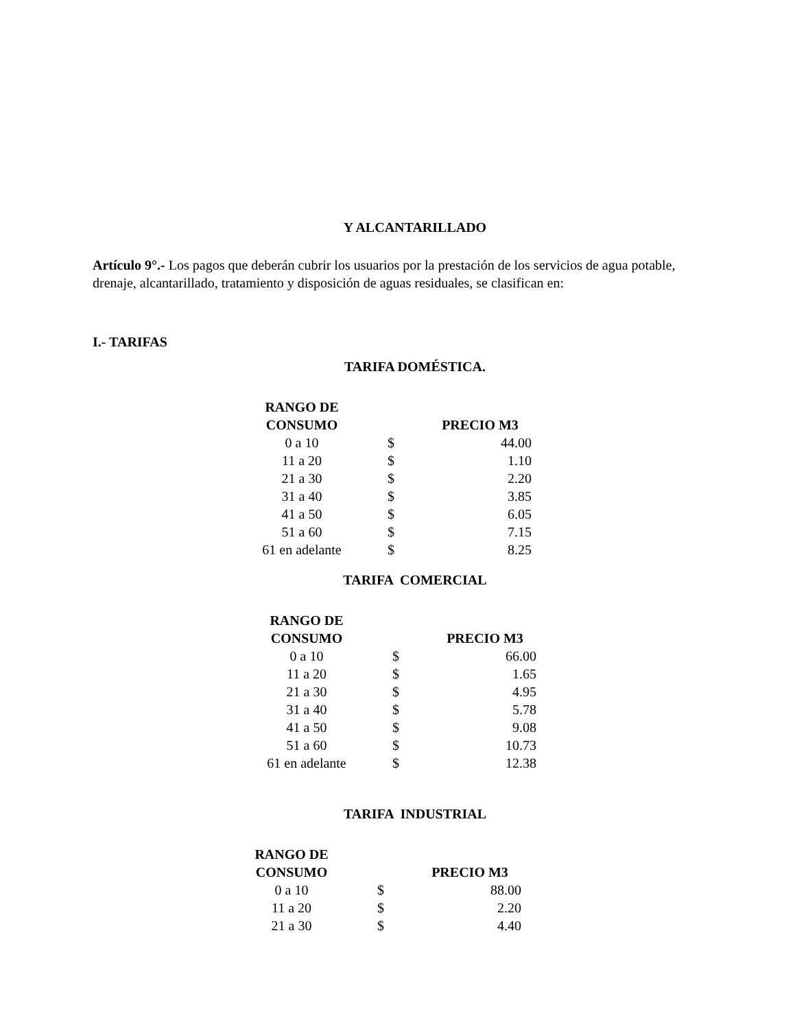Y ALCANTARILLADO
Artículo 9°.- Los pagos que deberán cubrir los usuarios por la prestación de los servicios de agua potable, drenaje, alcantarillado, tratamiento y disposición de aguas residuales, se clasifican en:
I.- TARIFAS
TARIFA DOMÉSTICA.
| RANGO DE CONSUMO | | PRECIO M3 |
| --- | --- | --- |
| 0 a 10 | $ | 44.00 |
| 11 a 20 | $ | 1.10 |
| 21 a 30 | $ | 2.20 |
| 31 a 40 | $ | 3.85 |
| 41 a 50 | $ | 6.05 |
| 51 a 60 | $ | 7.15 |
| 61 en adelante | $ | 8.25 |
TARIFA COMERCIAL
| RANGO DE CONSUMO | | PRECIO M3 |
| --- | --- | --- |
| 0 a 10 | $ | 66.00 |
| 11 a 20 | $ | 1.65 |
| 21 a 30 | $ | 4.95 |
| 31 a 40 | $ | 5.78 |
| 41 a 50 | $ | 9.08 |
| 51 a 60 | $ | 10.73 |
| 61 en adelante | $ | 12.38 |
TARIFA INDUSTRIAL
| RANGO DE CONSUMO | | PRECIO M3 |
| --- | --- | --- |
| 0 a 10 | $ | 88.00 |
| 11 a 20 | $ | 2.20 |
| 21 a 30 | $ | 4.40 |